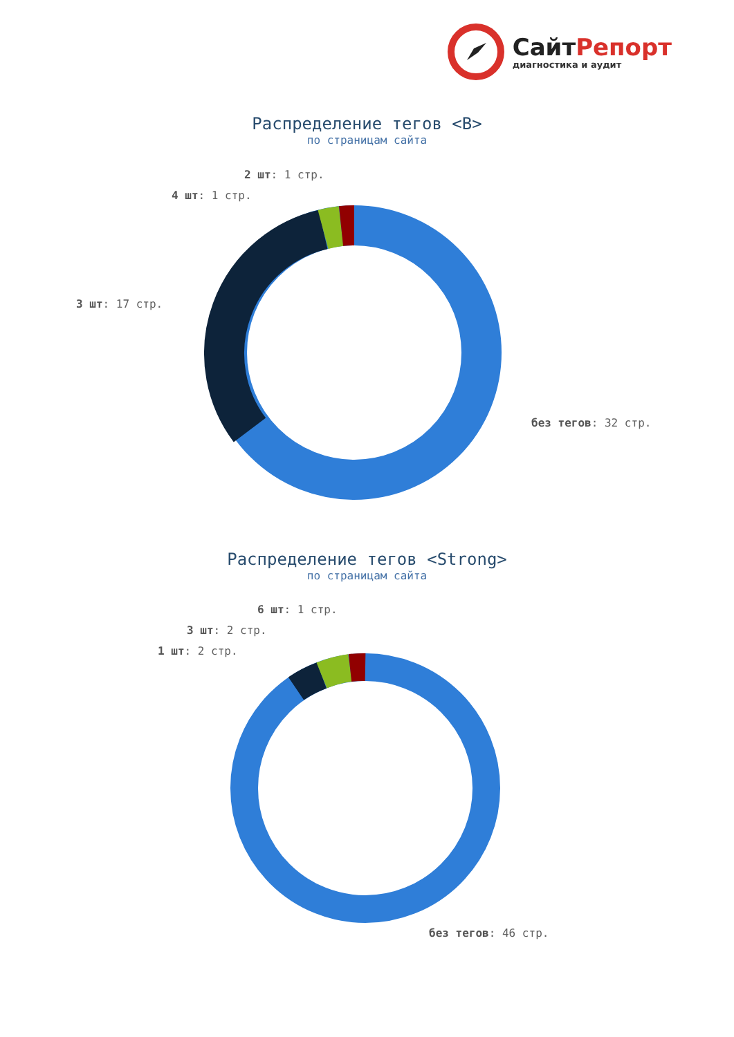Сайт Репорт
диагностика и аудит
Распределение тегов <B>
по страницам сайта
2 шт: 1 стр.
4 шт: 1 стр.
3 шт: 17 стр.
без тегов: 32 стр.
Распределение тегов <Strong>
по страницам сайта
6 шт: 1 стр.
3 шт: 2 стр.
1 шт: 2 стр.
без тегов: 46 стр.